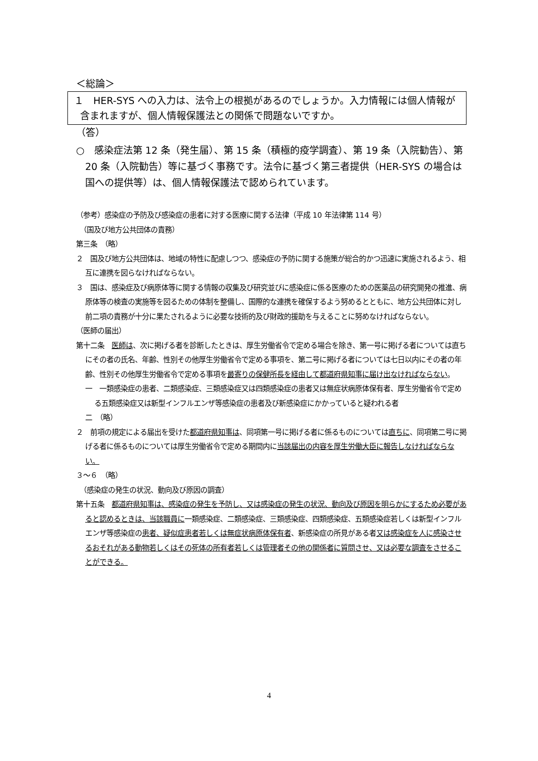＜総論＞
１　HER-SYS への入力は、法令上の根拠があるのでしょうか。入力情報には個人情報が含まれますが、個人情報保護法との関係で問題ないですか。
（答）
○　感染症法第 12 条（発生届）、第 15 条（積極的疫学調査）、第 19 条（入院勧告）、第 20 条（入院勧告）等に基づく事務です。法令に基づく第三者提供（HER-SYS の場合は国への提供等）は、個人情報保護法で認められています。
（参考）感染症の予防及び感染症の患者に対する医療に関する法律（平成 10 年法律第 114 号）
　（国及び地方公共団体の責務）
第三条　（略）
２　国及び地方公共団体は、地域の特性に配慮しつつ、感染症の予防に関する施策が総合的かつ迅速に実施されるよう、相互に連携を図らなければならない。
３　国は、感染症及び病原体等に関する情報の収集及び研究並びに感染症に係る医療のための医薬品の研究開発の推進、病原体等の検査の実施等を図るための体制を整備し、国際的な連携を確保するよう努めるとともに、地方公共団体に対し前二項の責務が十分に果たされるように必要な技術的及び財政的援助を与えることに努めなければならない。
（医師の届出）
第十二条　医師は、次に掲げる者を診断したときは、厚生労働省令で定める場合を除き、第一号に掲げる者については直ちにその者の氏名、年齢、性別その他厚生労働省令で定める事項を、第二号に掲げる者については七日以内にその者の年齢、性別その他厚生労働省令で定める事項を最寄りの保健所長を経由して都道府県知事に届け出なければならない。
一　一類感染症の患者、二類感染症、三類感染症又は四類感染症の患者又は無症状病原体保有者、厚生労働省令で定める五類感染症又は新型インフルエンザ等感染症の患者及び新感染症にかかっていると疑われる者
二　（略）
２　前項の規定による届出を受けた都道府県知事は、同項第一号に掲げる者に係るものについては直ちに、同項第二号に掲げる者に係るものについては厚生労働省令で定める期間内に当該届出の内容を厚生労働大臣に報告しなければならない。
３～６　（略）
　（感染症の発生の状況、動向及び原因の調査）
第十五条　都道府県知事は、感染症の発生を予防し、又は感染症の発生の状況、動向及び原因を明らかにするため必要があると認めるときは、当該職員に一類感染症、二類感染症、三類感染症、四類感染症、五類感染症若しくは新型インフルエンザ等感染症の患者、疑似症患者若しくは無症状病原体保有者、新感染症の所見がある者又は感染症を人に感染させるおそれがある動物若しくはその死体の所有者若しくは管理者その他の関係者に質問させ、又は必要な調査をさせることができる。
4